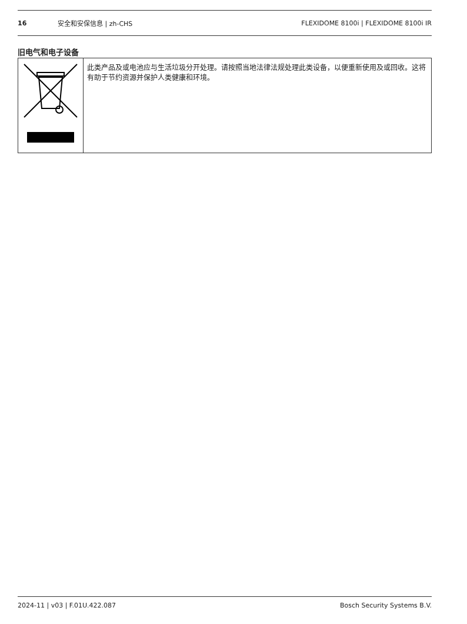16 安全和安保信息 | zh-CHS FLEXIDOME 8100i | FLEXIDOME 8100i IR
旧电气和电子设备
| | 此类产品及或电池应与生活垃圾分开处理。请按照当地法律法规处理此类设备，以便重新使用及或回收。这将有助于节约资源并保护人类健康和环境。 |
2024-11 | v03 | F.01U.422.087 Bosch Security Systems B.V.